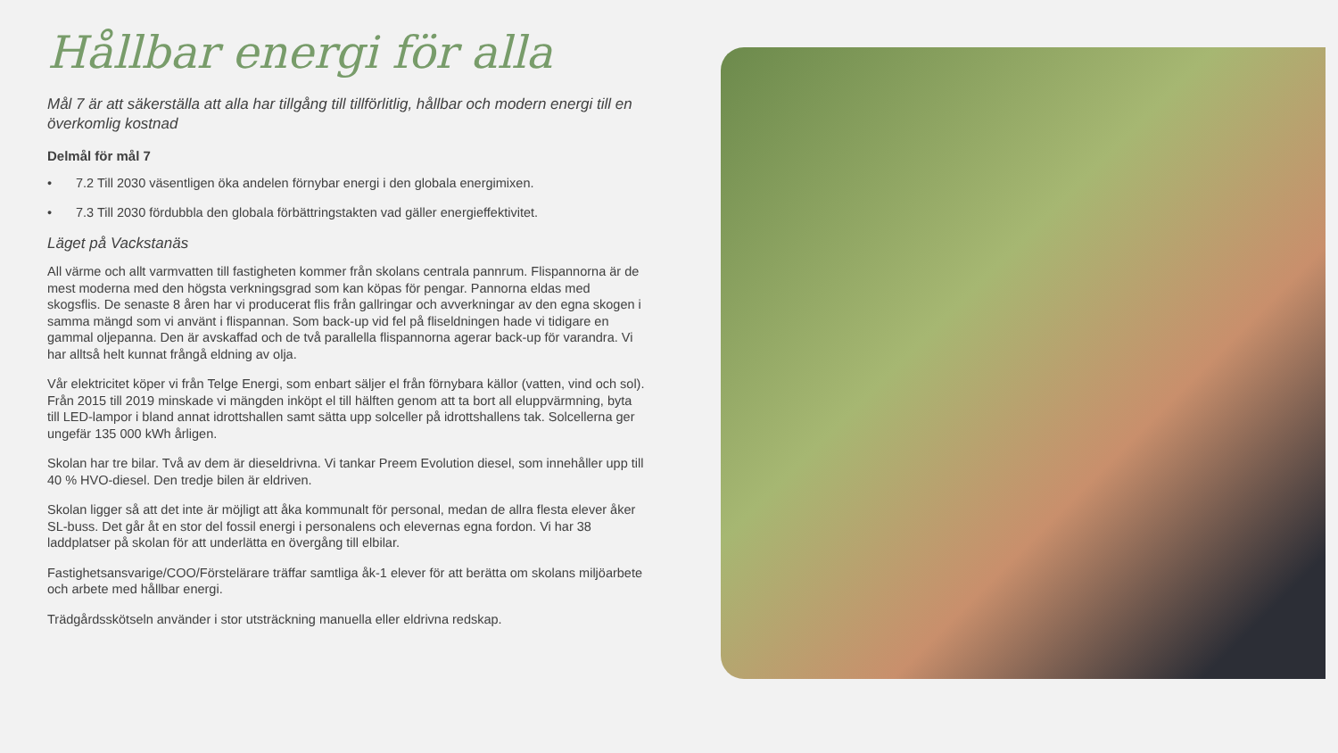Hållbar energi för alla
Mål 7 är att säkerställa att alla har tillgång till tillförlitlig, hållbar och modern energi till en överkomlig kostnad
Delmål för mål 7
• 7.2 Till 2030 väsentligen öka andelen förnybar energi i den globala energimixen.
• 7.3 Till 2030 fördubbla den globala förbättringstakten vad gäller energieffektivitet.
Läget på Vackstanäs
All värme och allt varmvatten till fastigheten kommer från skolans centrala pannrum. Flispannorna är de mest moderna med den högsta verkningsgrad som kan köpas för pengar. Pannorna eldas med skogsflis. De senaste 8 åren har vi producerat flis från gallringar och avverkningar av den egna skogen i samma mängd som vi använt i flispannan. Som back-up vid fel på fliseldningen hade vi tidigare en gammal oljepanna. Den är avskaffad och de två parallella flispannorna agerar back-up för varandra. Vi har alltså helt kunnat frångå eldning av olja.
Vår elektricitet köper vi från Telge Energi, som enbart säljer el från förnybara källor (vatten, vind och sol). Från 2015 till 2019 minskade vi mängden inköpt el till hälften genom att ta bort all eluppvärmning, byta till LED-lampor i bland annat idrottshallen samt sätta upp solceller på idrottshallens tak. Solcellerna ger ungefär 135 000 kWh årligen.
Skolan har tre bilar. Två av dem är dieseldrivna. Vi tankar Preem Evolution diesel, som innehåller upp till 40 % HVO-diesel. Den tredje bilen är eldriven.
Skolan ligger så att det inte är möjligt att åka kommunalt för personal, medan de allra flesta elever åker SL-buss. Det går åt en stor del fossil energi i personalens och elevernas egna fordon. Vi har 38 laddplatser på skolan för att underlätta en övergång till elbilar.
Fastighetsansvarige/COO/Förstelärare träffar samtliga åk-1 elever för att berätta om skolans miljöarbete och arbete med hållbar energi.
Trädgårdsskötseln använder i stor utsträckning manuella eller eldrivna redskap.